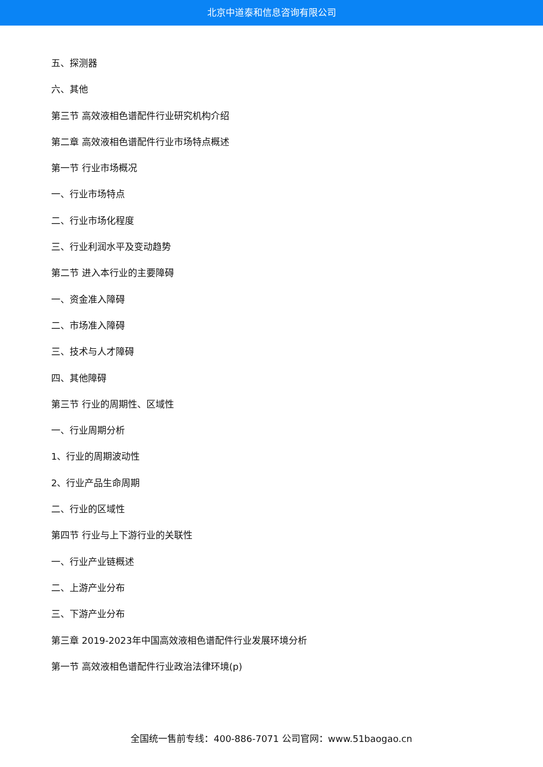北京中道泰和信息咨询有限公司
五、探测器
六、其他
第三节 高效液相色谱配件行业研究机构介绍
第二章 高效液相色谱配件行业市场特点概述
第一节 行业市场概况
一、行业市场特点
二、行业市场化程度
三、行业利润水平及变动趋势
第二节 进入本行业的主要障碍
一、资金准入障碍
二、市场准入障碍
三、技术与人才障碍
四、其他障碍
第三节 行业的周期性、区域性
一、行业周期分析
1、行业的周期波动性
2、行业产品生命周期
二、行业的区域性
第四节 行业与上下游行业的关联性
一、行业产业链概述
二、上游产业分布
三、下游产业分布
第三章 2019-2023年中国高效液相色谱配件行业发展环境分析
第一节 高效液相色谱配件行业政治法律环境(p)
全国统一售前专线：400-886-7071 公司官网：www.51baogao.cn